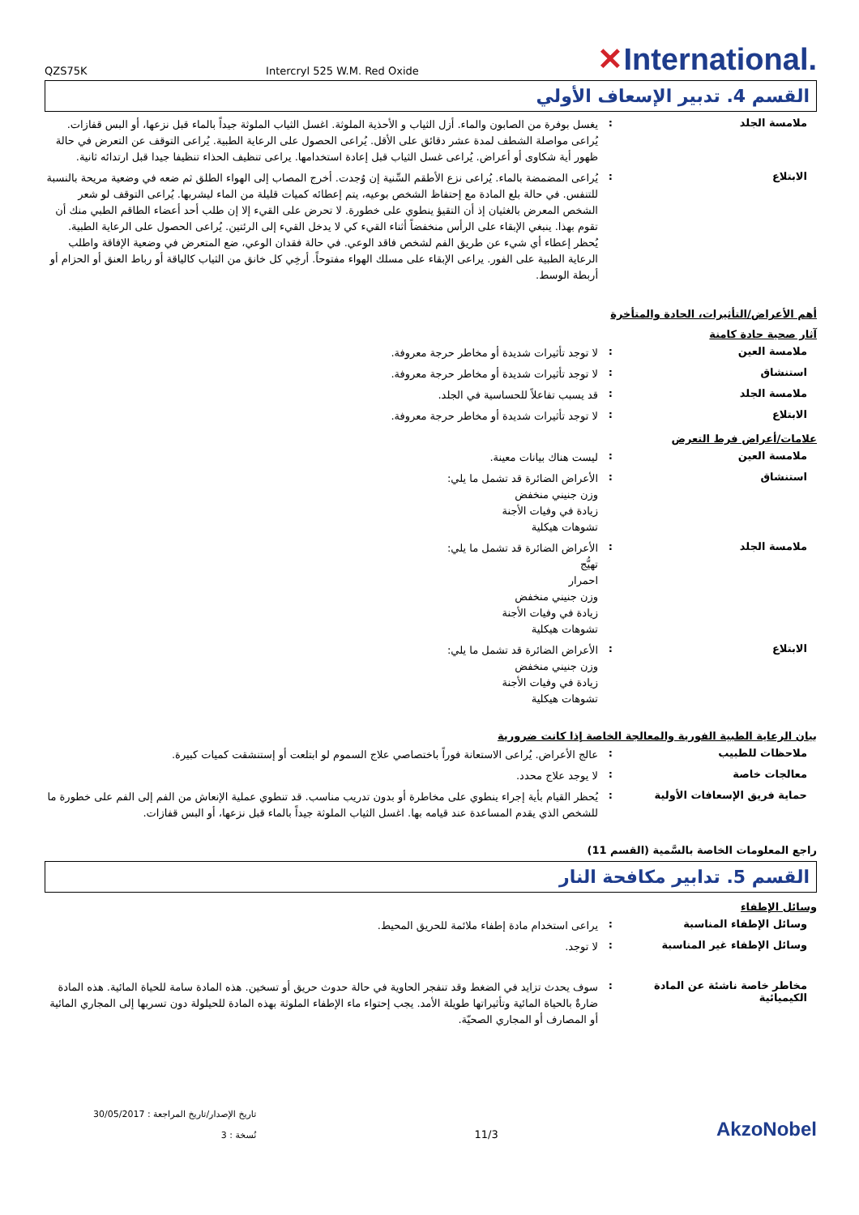QZS75K
Intercryl 525 W.M. Red Oxide
✕International.
القسم 4. تدبير الإسعاف الأولي
ملامسة الجلد :
يغسل بوفرة من الصابون والماء. أزل الثياب و الأحذية الملوثة. اغسل الثياب الملوثة جيداً بالماء قبل نزعها، أو البس قفازات. يُراعى مواصلة الشطف لمدة عشر دقائق على الأقل. يُراعى الحصول على الرعاية الطبية. يُراعى التوقف عن التعرض في حالة ظهور أية شكاوى أو أعراض. يُراعى غسل الثياب قبل إعادة استخدامها. يراعى تنظيف الحذاء تنظيفا جيدا قبل ارتدائه ثانية.
الابتلاع :
يُراعى المضمضة بالماء. يُراعى نزع الأطقم السِّنية إن وُجدت. أخرج المصاب إلى الهواء الطلق ثم ضعه في وضعية مريحة بالنسبة للتنفس. في حالة بلع المادة مع إحتفاظ الشخص بوعيه، يتم إعطائه كميات قليلة من الماء ليشربها. يُراعى التوقف لو شعر الشخص المعرض بالغثيان إذ أن التقيؤ ينطوي على خطورة. لا تحرض على القيء إلا إن طلب أحد أعضاء الطاقم الطبي منك أن تقوم بهذا. ينبغي الإبقاء على الرأس منخفضاً أثناء القيء كي لا يدخل القيء إلى الرئتين. يُراعى الحصول على الرعاية الطبية. يُحظر إعطاء أي شيء عن طريق الفم لشخص فاقد الوعي. في حالة فقدان الوعي، ضع المتعرض في وضعية الإفاقة واطلب الرعاية الطبية على الفور. يراعى الإبقاء على مسلك الهواء مفتوحاً. أرخِي كل خانق من الثياب كالياقة أو رباط العنق أو الحزام أو أربطة الوسط.
أهم الأعراض/التأثيرات، الحادة والمتأخرة
آثار صحية حادة كامنة
ملامسة العين :
لا توجد تأثيرات شديدة أو مخاطر حرجة معروفة.
استنشاق :
لا توجد تأثيرات شديدة أو مخاطر حرجة معروفة.
ملامسة الجلد :
قد يسبب تفاعلاً للحساسية في الجلد.
الابتلاع :
لا توجد تأثيرات شديدة أو مخاطر حرجة معروفة.
علامات/أعراض فرط التعرض
ملامسة العين :
ليست هناك بيانات معينة.
استنشاق :
الأعراض الضائرة قد تشمل ما يلي:
وزن جنيني منخفض
زيادة في وفيات الأجنة
تشوهات هيكلية
ملامسة الجلد :
الأعراض الضائرة قد تشمل ما يلي:
تهيُّج
احمرار
وزن جنيني منخفض
زيادة في وفيات الأجنة
تشوهات هيكلية
الابتلاع :
الأعراض الضائرة قد تشمل ما يلي:
وزن جنيني منخفض
زيادة في وفيات الأجنة
تشوهات هيكلية
بيان الرعاية الطبية الفورية والمعالجة الخاصة إذا كانت ضرورية
ملاحظات للطبيب :
عالج الأعراض. يُراعى الاستعانة فوراً باختصاصي علاج السموم لو ابتلعت أو إستنشقت كميات كبيرة.
معالجات خاصة :
لا يوجد علاج محدد.
حماية فريق الإسعافات الأولية :
يُحظر القيام بأية إجراء ينطوي على مخاطرة أو بدون تدريب مناسب. قد تنطوي عملية الإنعاش من الفم إلى الفم على خطورة ما للشخص الذي يقدم المساعدة عند قيامه بها. اغسل الثياب الملوثة جيداً بالماء قبل نزعها، أو البس قفازات.
راجع المعلومات الخاصة بالسَّمية (القسم 11)
القسم 5. تدابير مكافحة النار
وسائل الإطفاء
وسائل الإطفاء المناسبة :
يراعى استخدام مادة إطفاء ملائمة للحريق المحيط.
وسائل الإطفاء غير المناسبة :
لا توجد.
مخاطر خاصة ناشئة عن المادة الكيميائية
:
سوف يحدث تزايد في الضغط وقد تنفجر الحاوية في حالة حدوث حريق أو تسخين. هذه المادة سامة للحياة المائية. هذه المادة ضارةٌ بالحياة المائية وتأثيراتها طويلة الأمد. يجب إحتواء ماء الإطفاء الملوثة بهذه المادة للحيلولة دون تسربها إلى المجاري المائية أو المصارف أو المجاري الصحيّة.
تاريخ الإصدار/تاريخ المراجعة : 30/05/2017
نُسخة : 3
11/3
AkzoNobel